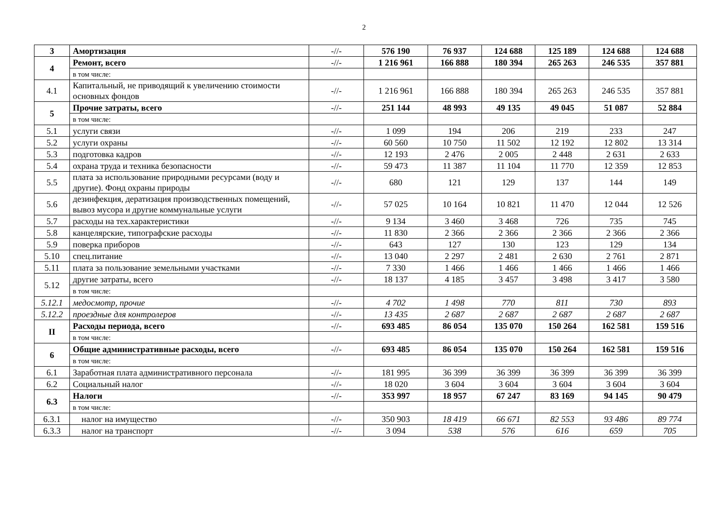2
| 3 | Амортизация | -//- | 576 190 | 76 937 | 124 688 | 125 189 | 124 688 | 124 688 |
| 4 | Ремонт, всего | -//- | 1 216 961 | 166 888 | 180 394 | 265 263 | 246 535 | 357 881 |
| | в том числе: | | | | | | | |
| 4.1 | Капитальный, не приводящий к увеличению стоимости основных фондов | -//- | 1 216 961 | 166 888 | 180 394 | 265 263 | 246 535 | 357 881 |
| 5 | Прочие затраты, всего | -//- | 251 144 | 48 993 | 49 135 | 49 045 | 51 087 | 52 884 |
| | в том числе: | | | | | | | |
| 5.1 | услуги связи | -//- | 1 099 | 194 | 206 | 219 | 233 | 247 |
| 5.2 | услуги охраны | -//- | 60 560 | 10 750 | 11 502 | 12 192 | 12 802 | 13 314 |
| 5.3 | подготовка кадров | -//- | 12 193 | 2 476 | 2 005 | 2 448 | 2 631 | 2 633 |
| 5.4 | охрана труда и техника безопасности | -//- | 59 473 | 11 387 | 11 104 | 11 770 | 12 359 | 12 853 |
| 5.5 | плата за использование природными ресурсами (воду и другие). Фонд охраны природы | -//- | 680 | 121 | 129 | 137 | 144 | 149 |
| 5.6 | дезинфекция, дератизация производственных помещений, вывоз мусора и другие коммунальные услуги | -//- | 57 025 | 10 164 | 10 821 | 11 470 | 12 044 | 12 526 |
| 5.7 | расходы на тех.характеристики | -//- | 9 134 | 3 460 | 3 468 | 726 | 735 | 745 |
| 5.8 | канцелярские, типографские расходы | -//- | 11 830 | 2 366 | 2 366 | 2 366 | 2 366 | 2 366 |
| 5.9 | поверка приборов | -//- | 643 | 127 | 130 | 123 | 129 | 134 |
| 5.10 | спец.питание | -//- | 13 040 | 2 297 | 2 481 | 2 630 | 2 761 | 2 871 |
| 5.11 | плата за пользование земельными участками | -//- | 7 330 | 1 466 | 1 466 | 1 466 | 1 466 | 1 466 |
| 5.12 | другие затраты, всего | -//- | 18 137 | 4 185 | 3 457 | 3 498 | 3 417 | 3 580 |
| | в том числе: | | | | | | | |
| 5.12.1 | медосмотр, прочие | -//- | 4 702 | 1 498 | 770 | 811 | 730 | 893 |
| 5.12.2 | проездные для контролеров | -//- | 13 435 | 2 687 | 2 687 | 2 687 | 2 687 | 2 687 |
| II | Расходы периода, всего | -//- | 693 485 | 86 054 | 135 070 | 150 264 | 162 581 | 159 516 |
| | в том числе: | | | | | | | |
| 6 | Общие административные расходы, всего | -//- | 693 485 | 86 054 | 135 070 | 150 264 | 162 581 | 159 516 |
| | в том числе: | | | | | | | |
| 6.1 | Заработная плата административного персонала | -//- | 181 995 | 36 399 | 36 399 | 36 399 | 36 399 | 36 399 |
| 6.2 | Социальный налог | -//- | 18 020 | 3 604 | 3 604 | 3 604 | 3 604 | 3 604 |
| 6.3 | Налоги | -//- | 353 997 | 18 957 | 67 247 | 83 169 | 94 145 | 90 479 |
| | в том числе: | | | | | | | |
| 6.3.1 | налог на имущество | -//- | 350 903 | 18 419 | 66 671 | 82 553 | 93 486 | 89 774 |
| 6.3.3 | налог на транспорт | -//- | 3 094 | 538 | 576 | 616 | 659 | 705 |